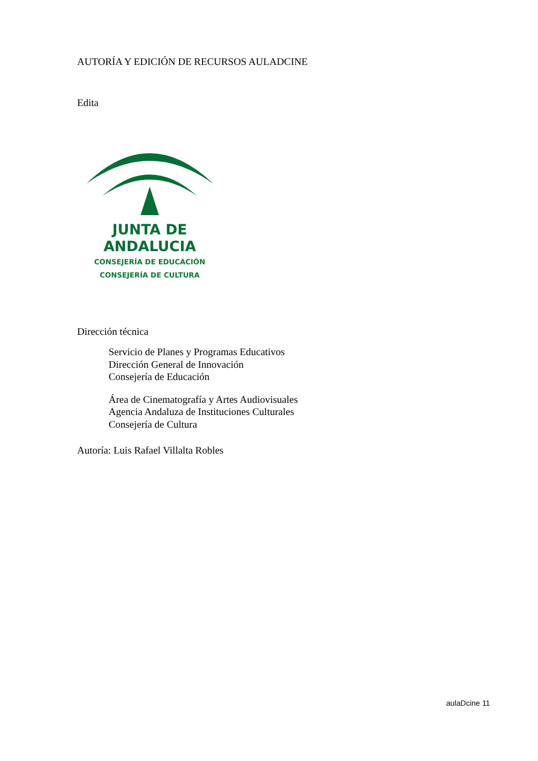AUTORÍA Y EDICIÓN DE RECURSOS AULADCINE
Edita
JUNTA DE ANDALUCIA
CONSEJERÍA DE EDUCACIÓN
CONSEJERÍA DE CULTURA
Dirección técnica
Servicio de Planes y Programas Educativos
Dirección General de Innovación
Consejería de Educación
Área de Cinematografía y Artes Audiovisuales
Agencia Andaluza de Instituciones Culturales
Consejería de Cultura
Autoría: Luis Rafael Villalta Robles
aulaDcine 11